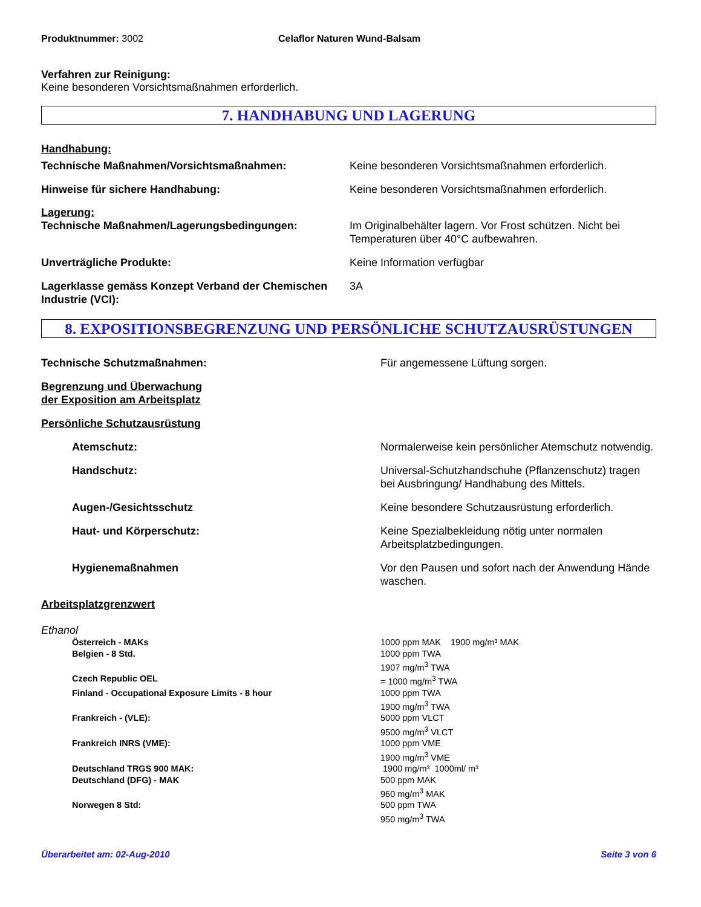Produktnummer: 3002 Celaflor Naturen Wund-Balsam
Verfahren zur Reinigung:
Keine besonderen Vorsichtsmaßnahmen erforderlich.
7. HANDHABUNG UND LAGERUNG
Handhabung:
| Technische Maßnahmen/Vorsichtsmaßnahmen: | Keine besonderen Vorsichtsmaßnahmen erforderlich. |
| Hinweise für sichere Handhabung: | Keine besonderen Vorsichtsmaßnahmen erforderlich. |
Lagerung:
| Technische Maßnahmen/Lagerungsbedingungen: | Im Originalbehälter lagern. Vor Frost schützen. Nicht bei Temperaturen über 40°C aufbewahren. |
| Unverträgliche Produkte: | Keine Information verfügbar |
| Lagerklasse gemäss Konzept Verband der Chemischen Industrie (VCI): | 3A |
8. EXPOSITIONSBEGRENZUNG UND PERSÖNLICHE SCHUTZAUSRÜSTUNGEN
| Technische Schutzmaßnahmen: | Für angemessene Lüftung sorgen. |
| Begrenzung und Überwachung der Exposition am Arbeitsplatz | |
| Persönliche Schutzausrüstung | |
| Atemschutz: | Normalerweise kein persönlicher Atemschutz notwendig. |
| Handschutz: | Universal-Schutzhandschuhe (Pflanzenschutz) tragen bei Ausbringung/ Handhabung des Mittels. |
| Augen-/Gesichtsschutz | Keine besondere Schutzausrüstung erforderlich. |
| Haut- und Körperschutz: | Keine Spezialbekleidung nötig unter normalen Arbeitsplatzbedingungen. |
| Hygienemaßnahmen | Vor den Pausen und sofort nach der Anwendung Hände waschen. |
Arbeitsplatzgrenzwert
Ethanol
| Österreich - MAKs | 1000 ppm MAK 1900 mg/m³ MAK |
| Belgien - 8 Std. | 1000 ppm TWA 1907 mg/m<sup>3</sup> TWA |
| Czech Republic OEL | = 1000 mg/m<sup>3</sup> TWA |
| Finland - Occupational Exposure Limits - 8 hour | 1000 ppm TWA 1900 mg/m<sup>3</sup> TWA |
| Frankreich - (VLE): | 5000 ppm VLCT 9500 mg/m<sup>3</sup> VLCT |
| Frankreich INRS (VME): | 1000 ppm VME 1900 mg/m<sup>3</sup> VME |
| Deutschland TRGS 900 MAK: | 1900 mg/m³ 1000ml/ m³ |
| Deutschland (DFG) - MAK | 500 ppm MAK 960 mg/m<sup>3</sup> MAK |
| Norwegen 8 Std: | 500 ppm TWA 950 mg/m<sup>3</sup> TWA |
Überarbeitet am: 02-Aug-2010 Seite 3 von 6